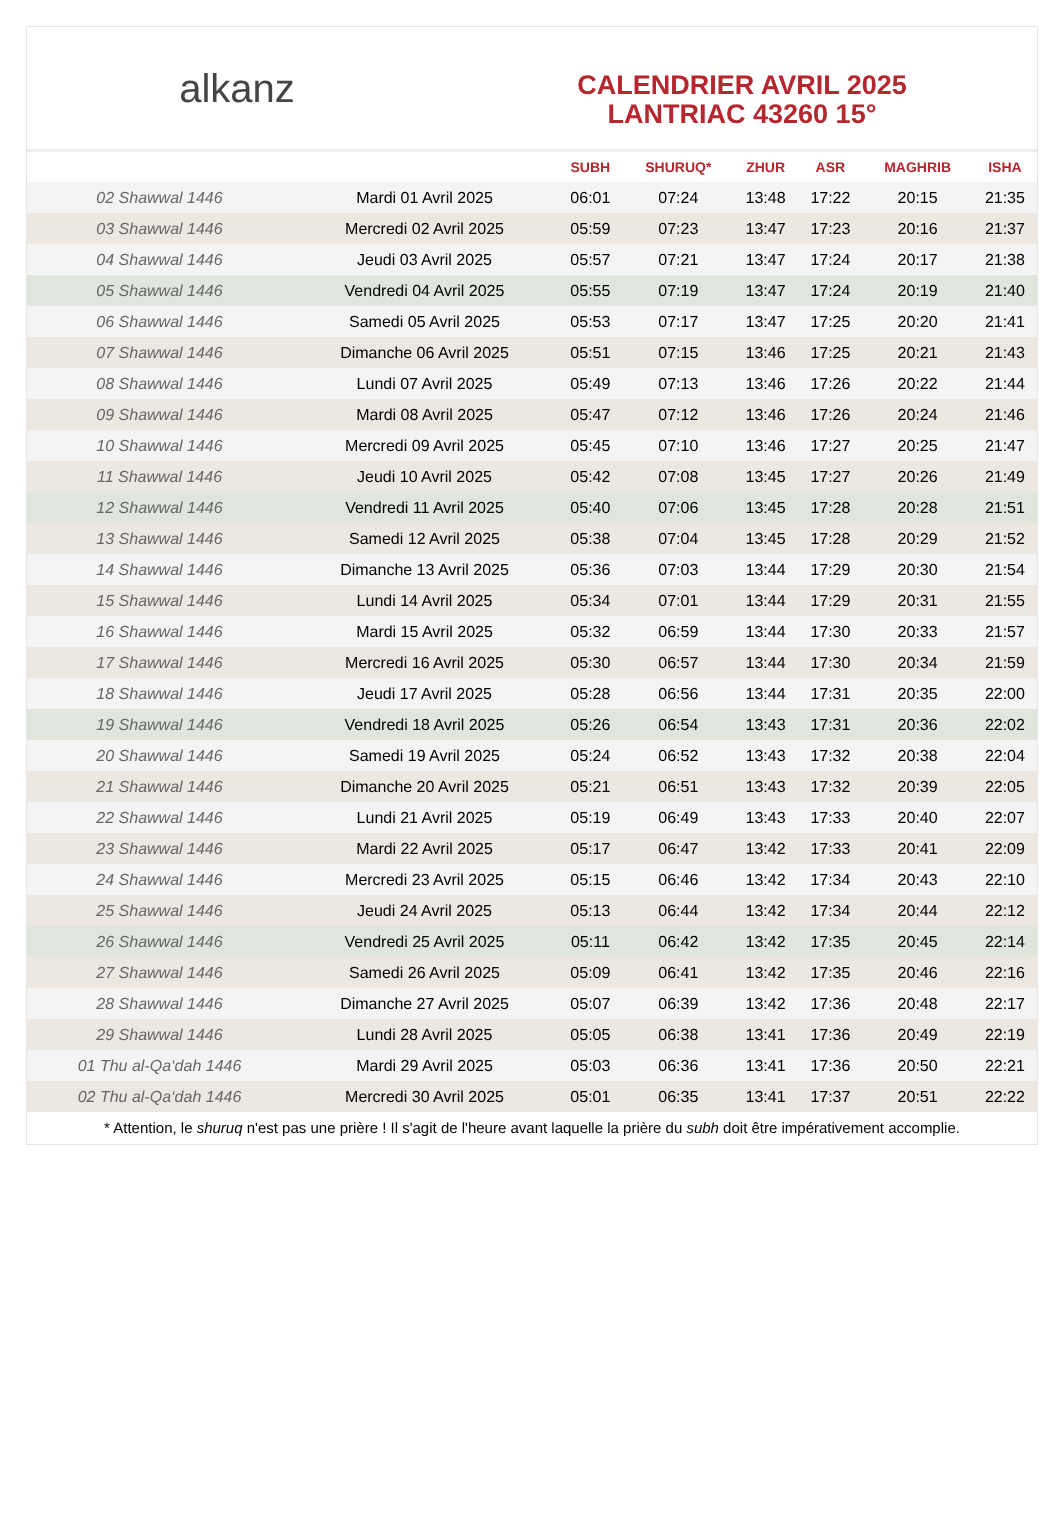alkanz
CALENDRIER AVRIL 2025
LANTRIAC 43260 15°
| | | SUBH | SHURUQ* | ZHUR | ASR | MAGHRIB | ISHA |
| --- | --- | --- | --- | --- | --- | --- | --- |
| 02 Shawwal 1446 | Mardi 01 Avril 2025 | 06:01 | 07:24 | 13:48 | 17:22 | 20:15 | 21:35 |
| 03 Shawwal 1446 | Mercredi 02 Avril 2025 | 05:59 | 07:23 | 13:47 | 17:23 | 20:16 | 21:37 |
| 04 Shawwal 1446 | Jeudi 03 Avril 2025 | 05:57 | 07:21 | 13:47 | 17:24 | 20:17 | 21:38 |
| 05 Shawwal 1446 | Vendredi 04 Avril 2025 | 05:55 | 07:19 | 13:47 | 17:24 | 20:19 | 21:40 |
| 06 Shawwal 1446 | Samedi 05 Avril 2025 | 05:53 | 07:17 | 13:47 | 17:25 | 20:20 | 21:41 |
| 07 Shawwal 1446 | Dimanche 06 Avril 2025 | 05:51 | 07:15 | 13:46 | 17:25 | 20:21 | 21:43 |
| 08 Shawwal 1446 | Lundi 07 Avril 2025 | 05:49 | 07:13 | 13:46 | 17:26 | 20:22 | 21:44 |
| 09 Shawwal 1446 | Mardi 08 Avril 2025 | 05:47 | 07:12 | 13:46 | 17:26 | 20:24 | 21:46 |
| 10 Shawwal 1446 | Mercredi 09 Avril 2025 | 05:45 | 07:10 | 13:46 | 17:27 | 20:25 | 21:47 |
| 11 Shawwal 1446 | Jeudi 10 Avril 2025 | 05:42 | 07:08 | 13:45 | 17:27 | 20:26 | 21:49 |
| 12 Shawwal 1446 | Vendredi 11 Avril 2025 | 05:40 | 07:06 | 13:45 | 17:28 | 20:28 | 21:51 |
| 13 Shawwal 1446 | Samedi 12 Avril 2025 | 05:38 | 07:04 | 13:45 | 17:28 | 20:29 | 21:52 |
| 14 Shawwal 1446 | Dimanche 13 Avril 2025 | 05:36 | 07:03 | 13:44 | 17:29 | 20:30 | 21:54 |
| 15 Shawwal 1446 | Lundi 14 Avril 2025 | 05:34 | 07:01 | 13:44 | 17:29 | 20:31 | 21:55 |
| 16 Shawwal 1446 | Mardi 15 Avril 2025 | 05:32 | 06:59 | 13:44 | 17:30 | 20:33 | 21:57 |
| 17 Shawwal 1446 | Mercredi 16 Avril 2025 | 05:30 | 06:57 | 13:44 | 17:30 | 20:34 | 21:59 |
| 18 Shawwal 1446 | Jeudi 17 Avril 2025 | 05:28 | 06:56 | 13:44 | 17:31 | 20:35 | 22:00 |
| 19 Shawwal 1446 | Vendredi 18 Avril 2025 | 05:26 | 06:54 | 13:43 | 17:31 | 20:36 | 22:02 |
| 20 Shawwal 1446 | Samedi 19 Avril 2025 | 05:24 | 06:52 | 13:43 | 17:32 | 20:38 | 22:04 |
| 21 Shawwal 1446 | Dimanche 20 Avril 2025 | 05:21 | 06:51 | 13:43 | 17:32 | 20:39 | 22:05 |
| 22 Shawwal 1446 | Lundi 21 Avril 2025 | 05:19 | 06:49 | 13:43 | 17:33 | 20:40 | 22:07 |
| 23 Shawwal 1446 | Mardi 22 Avril 2025 | 05:17 | 06:47 | 13:42 | 17:33 | 20:41 | 22:09 |
| 24 Shawwal 1446 | Mercredi 23 Avril 2025 | 05:15 | 06:46 | 13:42 | 17:34 | 20:43 | 22:10 |
| 25 Shawwal 1446 | Jeudi 24 Avril 2025 | 05:13 | 06:44 | 13:42 | 17:34 | 20:44 | 22:12 |
| 26 Shawwal 1446 | Vendredi 25 Avril 2025 | 05:11 | 06:42 | 13:42 | 17:35 | 20:45 | 22:14 |
| 27 Shawwal 1446 | Samedi 26 Avril 2025 | 05:09 | 06:41 | 13:42 | 17:35 | 20:46 | 22:16 |
| 28 Shawwal 1446 | Dimanche 27 Avril 2025 | 05:07 | 06:39 | 13:42 | 17:36 | 20:48 | 22:17 |
| 29 Shawwal 1446 | Lundi 28 Avril 2025 | 05:05 | 06:38 | 13:41 | 17:36 | 20:49 | 22:19 |
| 01 Thu al-Qa‘dah 1446 | Mardi 29 Avril 2025 | 05:03 | 06:36 | 13:41 | 17:36 | 20:50 | 22:21 |
| 02 Thu al-Qa‘dah 1446 | Mercredi 30 Avril 2025 | 05:01 | 06:35 | 13:41 | 17:37 | 20:51 | 22:22 |
* Attention, le shuruq n'est pas une prière ! Il s'agit de l'heure avant laquelle la prière du subh doit être impérativement accomplie.